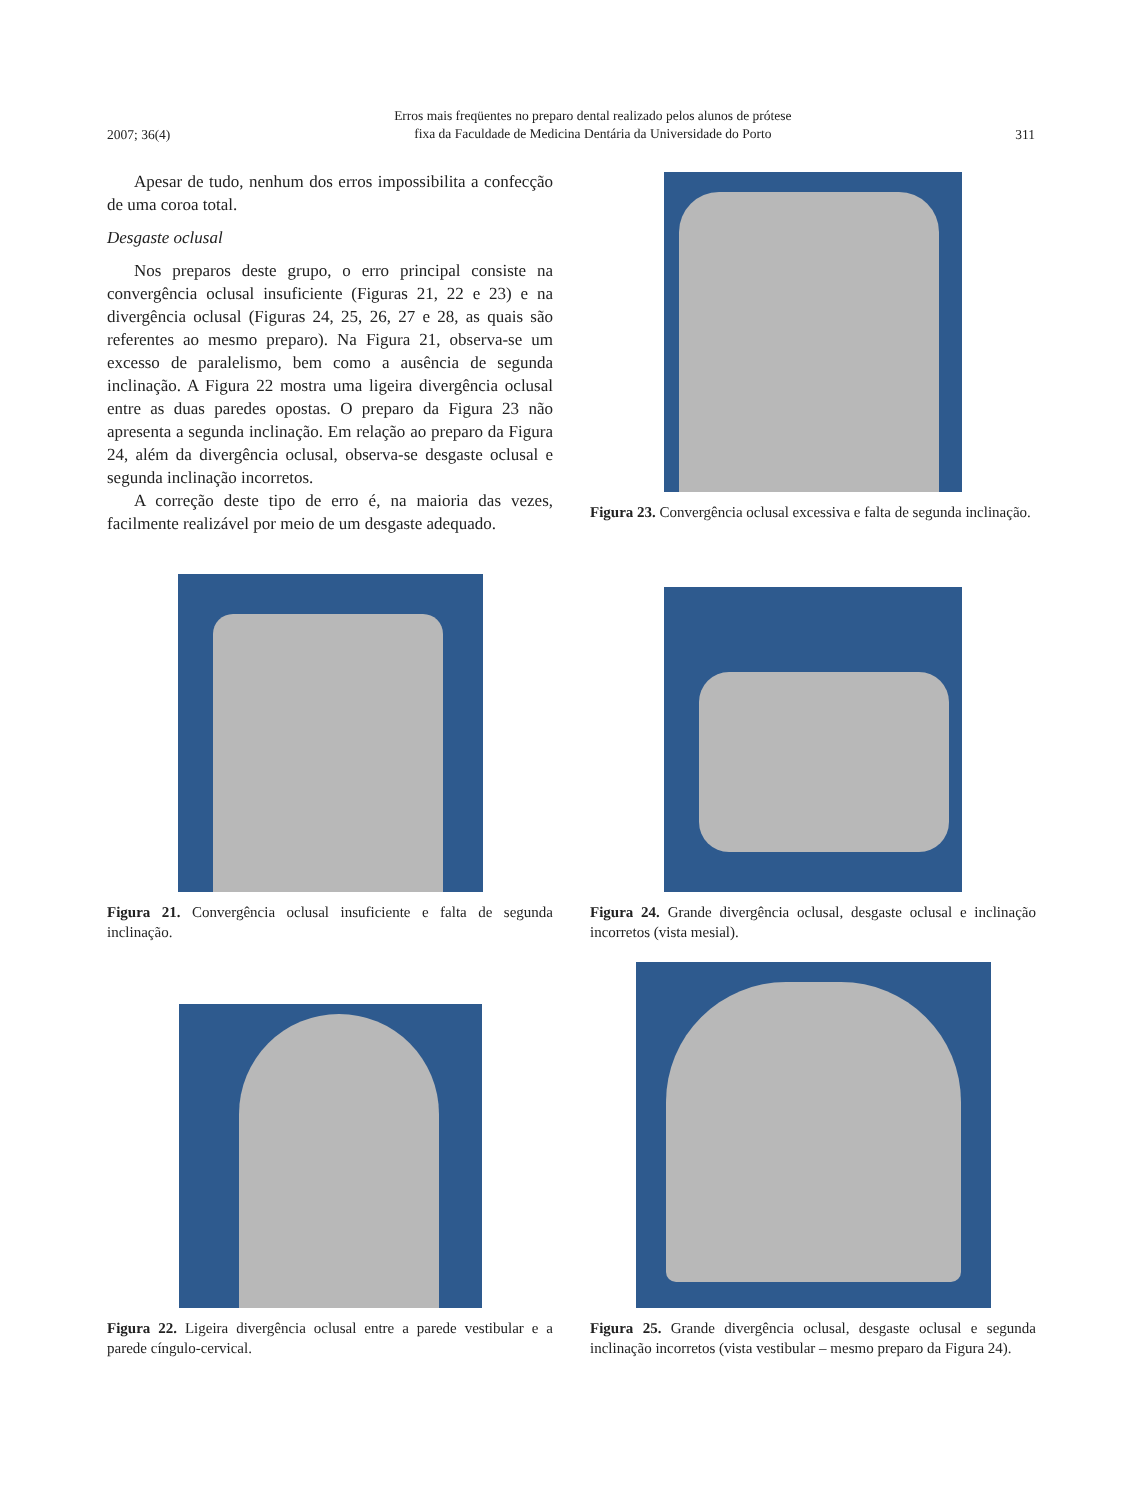2007; 36(4) Erros mais freqüentes no preparo dental realizado pelos alunos de prótese
fixa da Faculdade de Medicina Dentária da Universidade do Porto 311
Apesar de tudo, nenhum dos erros impossibilita a confecção de uma coroa total.
Desgaste oclusal
Nos preparos deste grupo, o erro principal consiste na convergência oclusal insuficiente (Figuras 21, 22 e 23) e na divergência oclusal (Figuras 24, 25, 26, 27 e 28, as quais são referentes ao mesmo preparo). Na Figura 21, observa-se um excesso de paralelismo, bem como a ausência de segunda inclinação. A Figura 22 mostra uma ligeira divergência oclusal entre as duas paredes opostas. O preparo da Figura 23 não apresenta a segunda inclinação. Em relação ao preparo da Figura 24, além da divergência oclusal, observa-se desgaste oclusal e segunda inclinação incorretos.
A correção deste tipo de erro é, na maioria das vezes, facilmente realizável por meio de um desgaste adequado.
Figura 23. Convergência oclusal excessiva e falta de segunda inclinação.
Figura 21. Convergência oclusal insuficiente e falta de segunda inclinação.
Figura 24. Grande divergência oclusal, desgaste oclusal e inclinação incorretos (vista mesial).
Figura 22. Ligeira divergência oclusal entre a parede vestibular e a parede cíngulo-cervical.
Figura 25. Grande divergência oclusal, desgaste oclusal e segunda inclinação incorretos (vista vestibular – mesmo preparo da Figura 24).